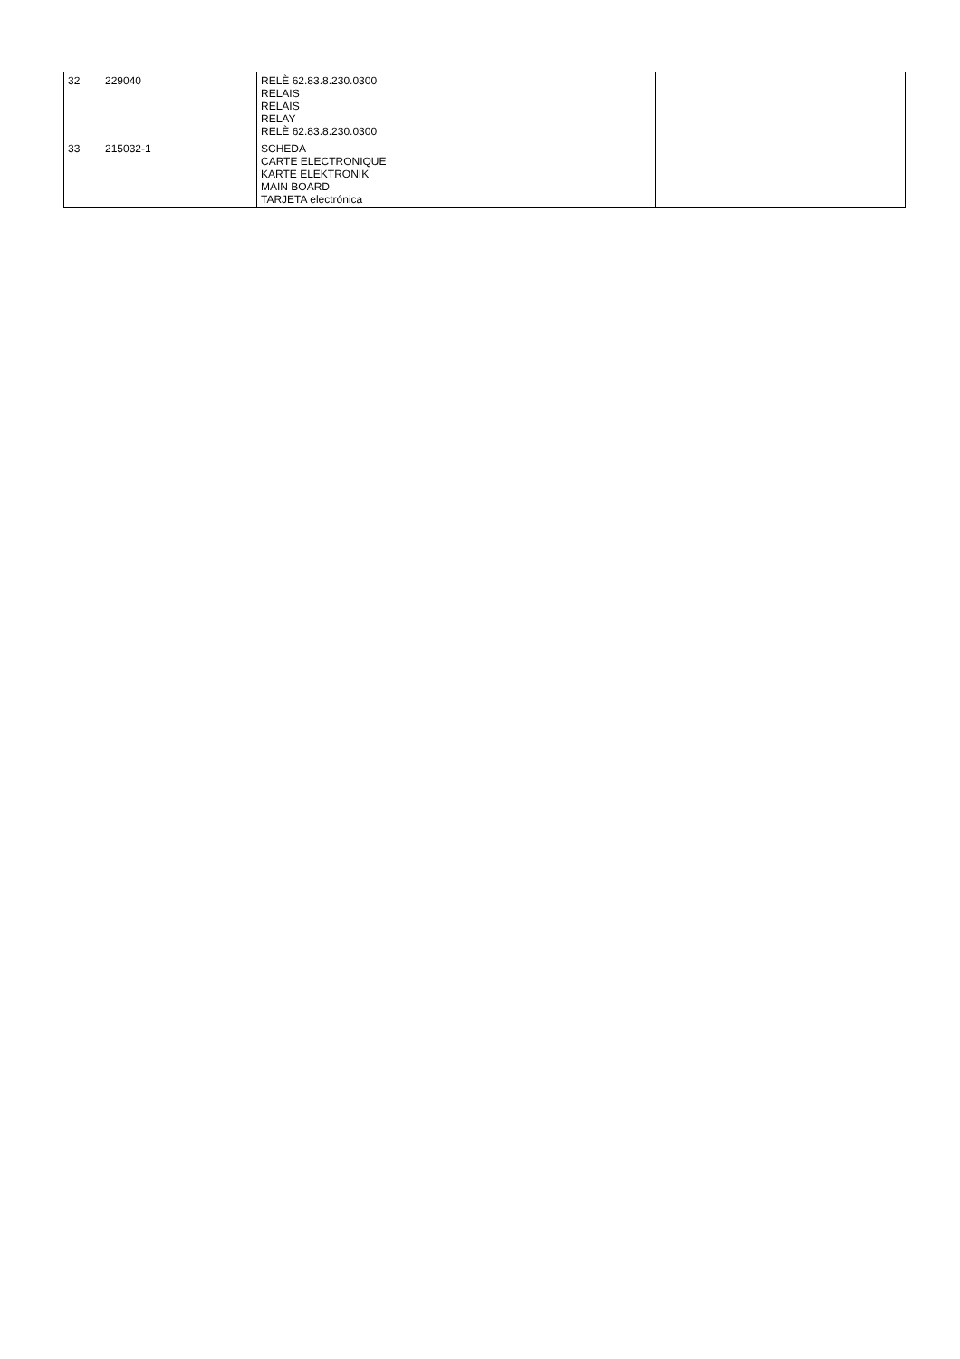| 32 | 229040 | RELÈ 62.83.8.230.0300 RELAIS RELAIS RELAY RELÈ 62.83.8.230.0300 | |
| 33 | 215032-1 | SCHEDA CARTE ELECTRONIQUE KARTE ELEKTRONIK MAIN BOARD TARJETA electrónica | |